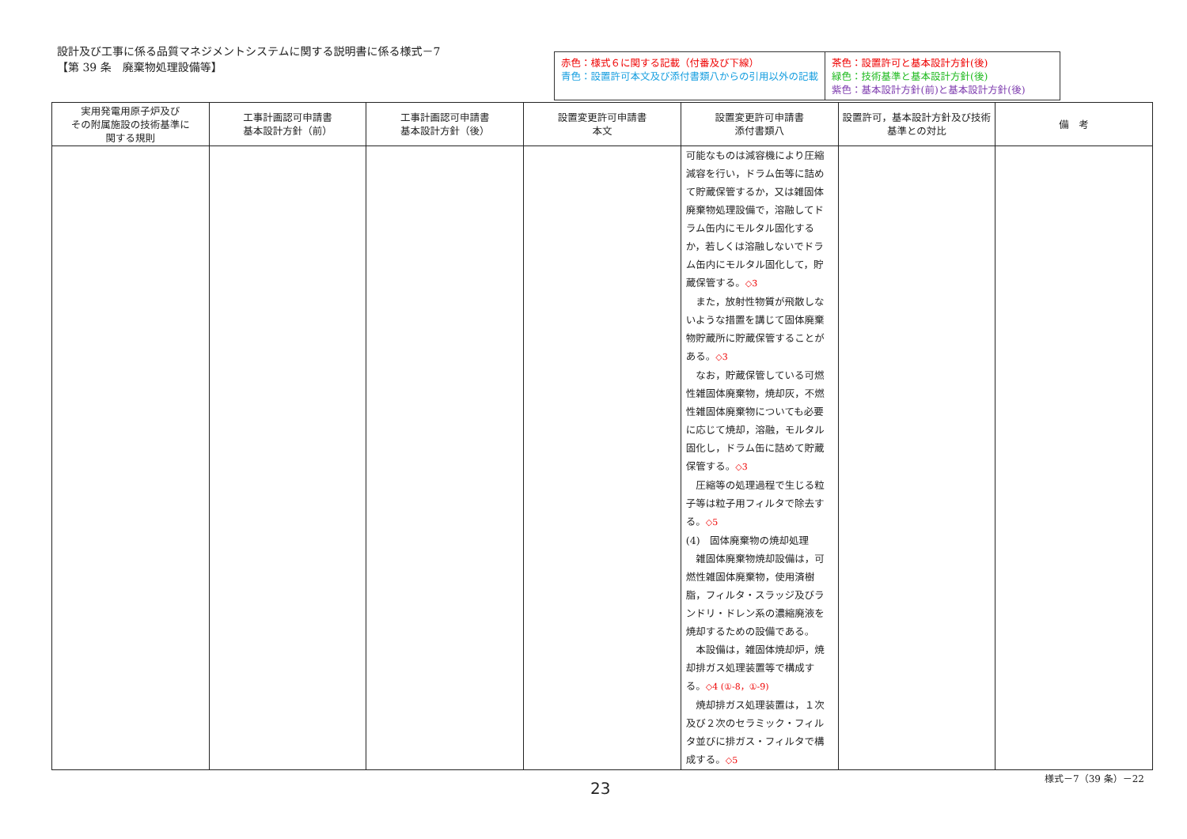設計及び工事に係る品質マネジメントシステムに関する説明書に係る様式－7
【第 39 条　廃棄物処理設備等】
赤色：様式６に関する記載（付番及び下線）
青色：設置許可本文及び添付書類八からの引用以外の記載
茶色：設置許可と基本設計方針(後)
緑色：技術基準と基本設計方針(後)
紫色：基本設計方針(前)と基本設計方針(後)
| 実用発電用原子炉及び その附属施設の技術基準に 関する規則 | 工事計画認可申請書 基本設計方針（前） | 工事計画認可申請書 基本設計方針（後） | 設置変更許可申請書 本文 | 設置変更許可申請書 添付書類八 | 設置許可，基本設計方針及び技術基準との対比 | 備 考 |
| --- | --- | --- | --- | --- | --- | --- |
| | | | | 可能なものは減容機により圧縮減容を行い，ドラム缶等に詰めて貯蔵保管するか，又は雑固体廃棄物処理設備で，溶融してドラム缶内にモルタル固化するか，若しくは溶融しないでドラム缶内にモルタル固化して，貯蔵保管する。 ◇3 また，放射性物質が飛散しないような措置を講じて固体廃棄物貯蔵所に貯蔵保管することがある。 ◇3 なお，貯蔵保管している可燃性雑固体廃棄物，焼却灰，不燃性雑固体廃棄物についても必要に応じて焼却，溶融，モルタル固化し，ドラム缶に詰めて貯蔵保管する。 ◇3 圧縮等の処理過程で生じる粒子等は粒子用フィルタで除去する。 ◇5 (4) 固体廃棄物の焼却処理 雑固体廃棄物焼却設備は，可燃性雑固体廃棄物，使用済樹脂，フィルタ・スラッジ及びランドリ・ドレン系の濃縮廃液を焼却するための設備である。 本設備は，雑固体焼却炉，焼却排ガス処理装置等で構成する。 ◇4 (①-8，①-9) 焼却排ガス処理装置は，１次及び２次のセラミック・フィルタ並びに排ガス・フィルタで構成する。 ◇5 | | |
様式－7（39 条）－22
23